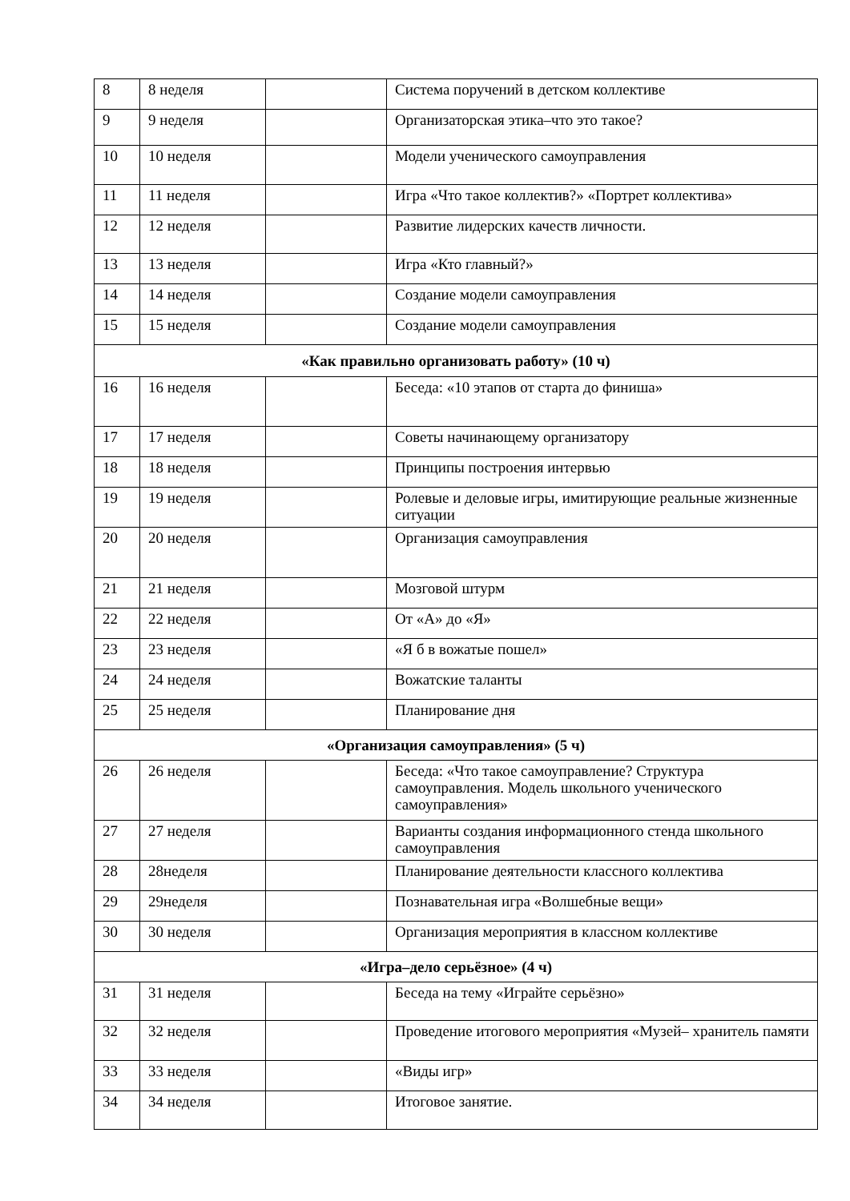| 8 | 8 неделя | | Система поручений в детском коллективе |
| 9 | 9 неделя | | Организаторская этика–что это такое? |
| 10 | 10 неделя | | Модели ученического самоуправления |
| 11 | 11 неделя | | Игра «Что такое коллектив?» «Портрет коллектива» |
| 12 | 12 неделя | | Развитие лидерских качеств личности. |
| 13 | 13 неделя | | Игра «Кто главный?» |
| 14 | 14 неделя | | Создание модели самоуправления |
| 15 | 15 неделя | | Создание модели самоуправления |
| «Как правильно организовать работу» (10 ч) | | | |
| 16 | 16 неделя | | Беседа: «10 этапов от старта до финиша» |
| 17 | 17 неделя | | Советы начинающему организатору |
| 18 | 18 неделя | | Принципы построения интервью |
| 19 | 19 неделя | | Ролевые и деловые игры, имитирующие реальные жизненные ситуации |
| 20 | 20 неделя | | Организация самоуправления |
| 21 | 21 неделя | | Мозговой штурм |
| 22 | 22 неделя | | От «А» до «Я» |
| 23 | 23 неделя | | «Я б в вожатые пошел» |
| 24 | 24 неделя | | Вожатские таланты |
| 25 | 25 неделя | | Планирование дня |
| «Организация самоуправления» (5 ч) | | | |
| 26 | 26 неделя | | Беседа: «Что такое самоуправление? Структура самоуправления. Модель школьного ученического самоуправления» |
| 27 | 27 неделя | | Варианты создания информационного стенда школьного самоуправления |
| 28 | 28неделя | | Планирование деятельности классного коллектива |
| 29 | 29неделя | | Познавательная игра «Волшебные вещи» |
| 30 | 30 неделя | | Организация мероприятия в классном коллективе |
| «Игра–дело серьёзное» (4 ч) | | | |
| 31 | 31 неделя | | Беседа на тему «Играйте серьёзно» |
| 32 | 32 неделя | | Проведение итогового мероприятия «Музей– хранитель памяти |
| 33 | 33 неделя | | «Виды игр» |
| 34 | 34 неделя | | Итоговое занятие. |